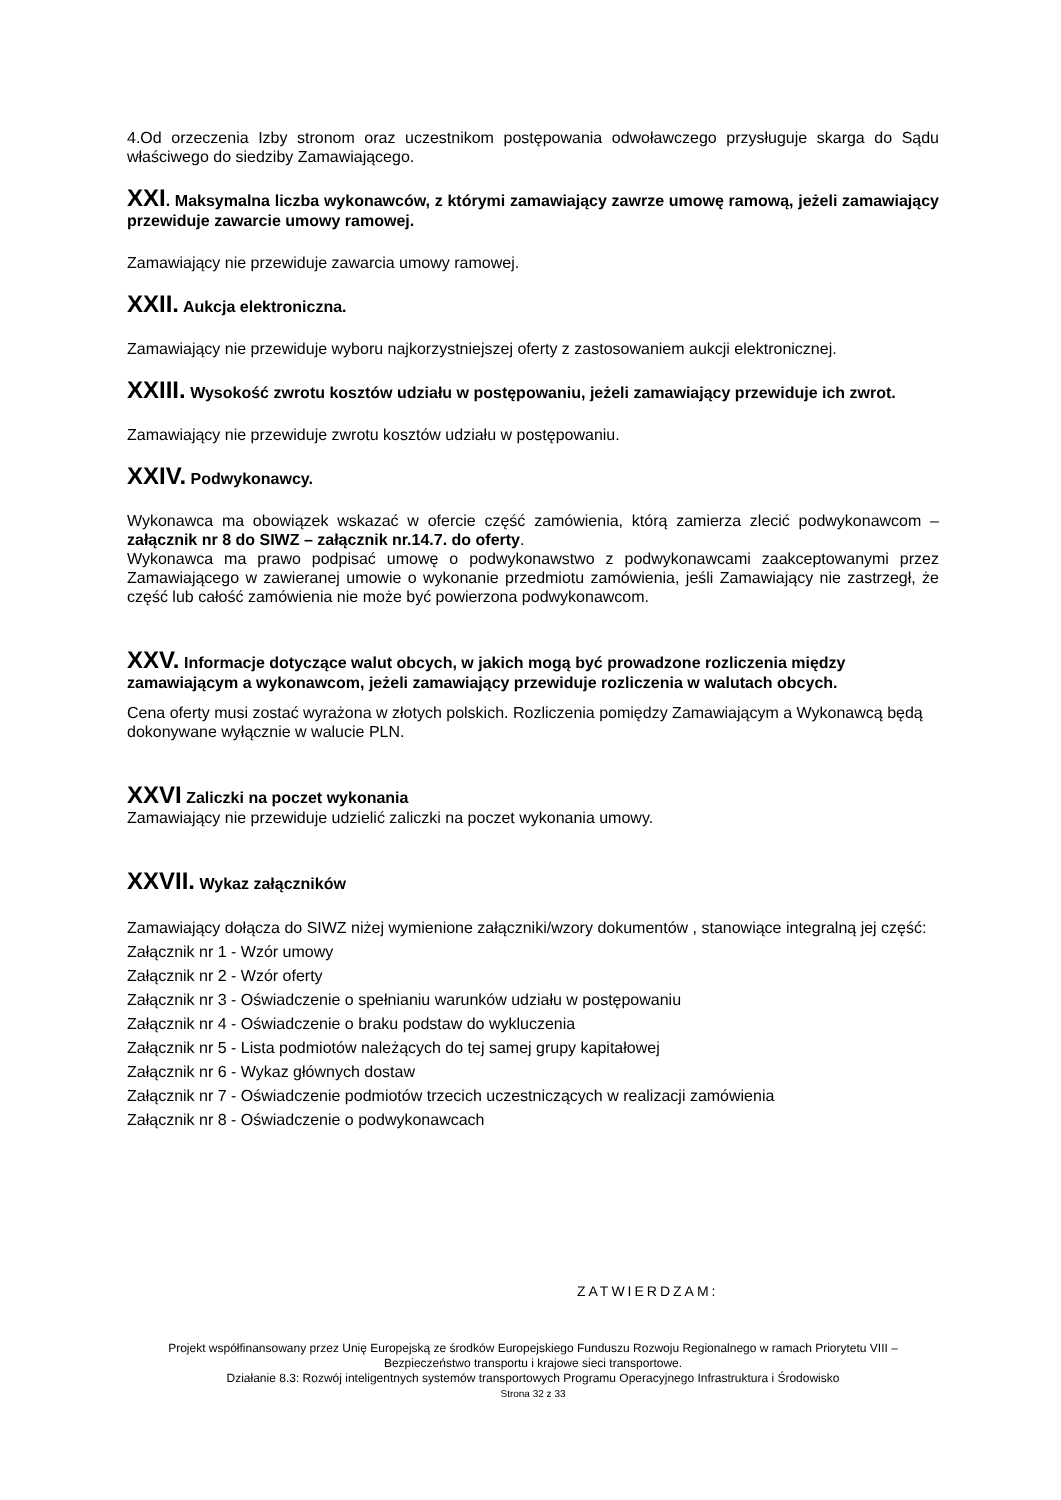4.Od orzeczenia Izby stronom oraz uczestnikom postępowania odwoławczego przysługuje skarga do Sądu właściwego do siedziby Zamawiającego.
XXI. Maksymalna liczba wykonawców, z którymi zamawiający zawrze umowę ramową, jeżeli zamawiający przewiduje zawarcie umowy ramowej.
Zamawiający nie przewiduje zawarcia umowy ramowej.
XXII. Aukcja elektroniczna.
Zamawiający nie przewiduje wyboru najkorzystniejszej oferty z zastosowaniem aukcji elektronicznej.
XXIII. Wysokość zwrotu kosztów udziału w postępowaniu, jeżeli zamawiający przewiduje ich zwrot.
Zamawiający nie przewiduje zwrotu kosztów udziału w postępowaniu.
XXIV. Podwykonawcy.
Wykonawca ma obowiązek wskazać w ofercie część zamówienia, którą zamierza zlecić podwykonawcom – załącznik nr 8 do SIWZ – załącznik nr.14.7. do oferty.
Wykonawca ma prawo podpisać umowę o podwykonawstwo z podwykonawcami zaakceptowanymi przez Zamawiającego w zawieranej umowie o wykonanie przedmiotu zamówienia, jeśli Zamawiający nie zastrzegł, że część lub całość zamówienia nie może być powierzona podwykonawcom.
XXV. Informacje dotyczące walut obcych, w jakich mogą być prowadzone rozliczenia między zamawiającym a wykonawcom, jeżeli zamawiający przewiduje rozliczenia w walutach obcych.
Cena oferty musi zostać wyrażona w złotych polskich. Rozliczenia pomiędzy Zamawiającym a Wykonawcą będą dokonywane wyłącznie w walucie PLN.
XXVI Zaliczki na poczet wykonania
Zamawiający nie przewiduje udzielić zaliczki na poczet wykonania umowy.
XXVII. Wykaz załączników
Zamawiający dołącza do SIWZ niżej wymienione załączniki/wzory dokumentów , stanowiące integralną jej część:
Załącznik nr 1 - Wzór umowy
Załącznik nr 2 - Wzór oferty
Załącznik nr 3 - Oświadczenie o spełnianiu warunków udziału w postępowaniu
Załącznik nr 4 - Oświadczenie o braku podstaw do wykluczenia
Załącznik nr 5 - Lista podmiotów należących do tej samej grupy kapitałowej
Załącznik nr 6 - Wykaz głównych dostaw
Załącznik nr 7 - Oświadczenie podmiotów trzecich uczestniczących w realizacji zamówienia
Załącznik nr 8 - Oświadczenie o podwykonawcach
ZATWIERDZAM:
Projekt współfinansowany przez Unię Europejską ze środków Europejskiego Funduszu Rozwoju Regionalnego w ramach Priorytetu VIII – Bezpieczeństwo transportu i krajowe sieci transportowe.
Działanie 8.3: Rozwój inteligentnych systemów transportowych Programu Operacyjnego Infrastruktura i Środowisko
Strona 32 z 33